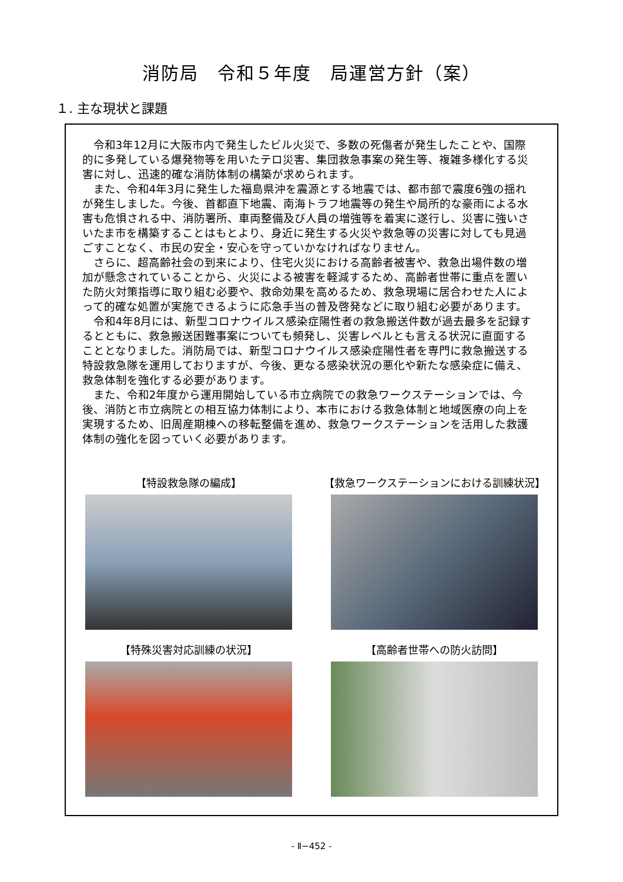消防局　令和５年度　局運営方針（案）
１. 主な現状と課題
令和3年12月に大阪市内で発生したビル火災で、多数の死傷者が発生したことや、国際的に多発している爆発物等を用いたテロ災害、集団救急事案の発生等、複雑多様化する災害に対し、迅速的確な消防体制の構築が求められます。
また、令和4年3月に発生した福島県沖を震源とする地震では、都市部で震度6強の揺れが発生しました。今後、首都直下地震、南海トラフ地震等の発生や局所的な豪雨による水害も危惧される中、消防署所、車両整備及び人員の増強等を着実に遂行し、災害に強いさいたま市を構築することはもとより、身近に発生する火災や救急等の災害に対しても見過ごすことなく、市民の安全・安心を守っていかなければなりません。
さらに、超高齢社会の到来により、住宅火災における高齢者被害や、救急出場件数の増加が懸念されていることから、火災による被害を軽減するため、高齢者世帯に重点を置いた防火対策指導に取り組む必要や、救命効果を高めるため、救急現場に居合わせた人によって的確な処置が実施できるように応急手当の普及啓発などに取り組む必要があります。
令和4年8月には、新型コロナウイルス感染症陽性者の救急搬送件数が過去最多を記録するとともに、救急搬送困難事案についても頻発し、災害レベルとも言える状況に直面することとなりました。消防局では、新型コロナウイルス感染症陽性者を専門に救急搬送する特設救急隊を運用しておりますが、今後、更なる感染状況の悪化や新たな感染症に備え、救急体制を強化する必要があります。
また、令和2年度から運用開始している市立病院での救急ワークステーションでは、今後、消防と市立病院との相互協力体制により、本市における救急体制と地域医療の向上を実現するため、旧周産期棟への移転整備を進め、救急ワークステーションを活用した救護体制の強化を図っていく必要があります。
【特設救急隊の編成】
【救急ワークステーションにおける訓練状況】
【特殊災害対応訓練の状況】
【高齢者世帯への防火訪問】
- Ⅱ−452 -